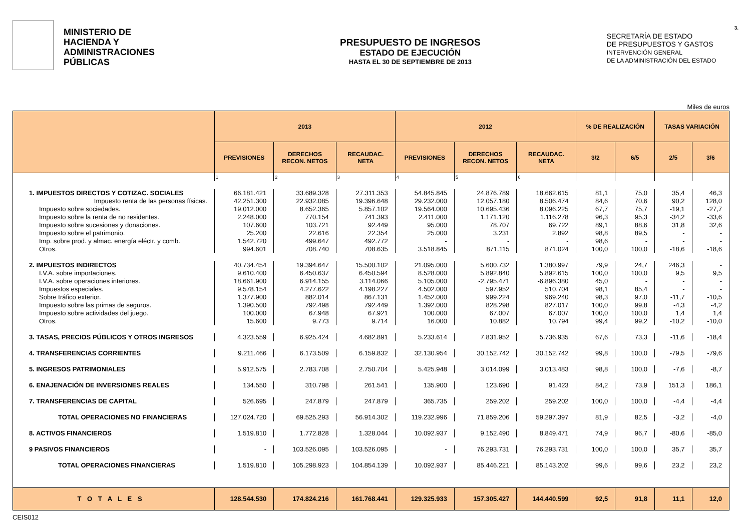MINISTERIO DE
HACIENDA Y
ADMINISTRACIONES
PÚBLICAS
PRESUPUESTO DE INGRESOS
ESTADO DE EJECUCIÓN
HASTA EL 30 DE SEPTIEMBRE DE 2013
SECRETARÍA DE ESTADO
DE PRESUPUESTOS Y GASTOS
INTERVENCIÓN GENERAL
DE LA ADMINISTRACIÓN DEL ESTADO
3.
Miles de euros
| | 2013 | | | 2012 | | | % DE REALIZACIÓN | | TASAS VARIACIÓN | |
| --- | --- | --- | --- | --- | --- | --- | --- | --- | --- | --- |
| | PREVISIONES | DERECHOS RECON. NETOS | RECAUDAC. NETA | PREVISIONES | DERECHOS RECON. NETOS | RECAUDAC. NETA | 3/2 | 6/5 | 2/5 | 3/6 |
| | 1 | 2 | 3 | 4 | 5 | 6 | | | | |
| 1. IMPUESTOS DIRECTOS Y COTIZAC. SOCIALES | 66.181.421 | 33.689.328 | 27.311.353 | 54.845.845 | 24.876.789 | 18.662.615 | 81,1 | 75,0 | 35,4 | 46,3 |
| Impuesto renta de las personas físicas. | 42.251.300 | 22.932.085 | 19.396.648 | 29.232.000 | 12.057.180 | 8.506.474 | 84,6 | 70,6 | 90,2 | 128,0 |
| Impuesto sobre sociedades. | 19.012.000 | 8.652.365 | 5.857.102 | 19.564.000 | 10.695.436 | 8.096.225 | 67,7 | 75,7 | -19,1 | -27,7 |
| Impuesto sobre la renta de no residentes. | 2.248.000 | 770.154 | 741.393 | 2.411.000 | 1.171.120 | 1.116.278 | 96,3 | 95,3 | -34,2 | -33,6 |
| Impuesto sobre sucesiones y donaciones. | 107.600 | 103.721 | 92.449 | 95.000 | 78.707 | 69.722 | 89,1 | 88,6 | 31,8 | 32,6 |
| Impuesto sobre el patrimonio. | 25.200 | 22.616 | 22.354 | 25.000 | 3.231 | 2.892 | 98,8 | 89,5 | - | - |
| Imp. sobre prod. y almac. energía eléctr. y comb. | 1.542.720 | 499.647 | 492.772 | - | - | - | 98,6 | - | - | - |
| Otros. | 994.601 | 708.740 | 708.635 | 3.518.845 | 871.115 | 871.024 | 100,0 | 100,0 | -18,6 | -18,6 |
| 2. IMPUESTOS INDIRECTOS | 40.734.454 | 19.394.647 | 15.500.102 | 21.095.000 | 5.600.732 | 1.380.997 | 79,9 | 24,7 | 246,3 | - |
| I.V.A. sobre importaciones. | 9.610.400 | 6.450.637 | 6.450.594 | 8.528.000 | 5.892.840 | 5.892.615 | 100,0 | 100,0 | 9,5 | 9,5 |
| I.V.A. sobre operaciones interiores. | 18.661.900 | 6.914.155 | 3.114.066 | 5.105.000 | -2.795.471 | -6.896.380 | 45,0 | - | - | - |
| Impuestos especiales. | 9.578.154 | 4.277.622 | 4.198.227 | 4.502.000 | 597.952 | 510.704 | 98,1 | 85,4 | - | - |
| Sobre tráfico exterior. | 1.377.900 | 882.014 | 867.131 | 1.452.000 | 999.224 | 969.240 | 98,3 | 97,0 | -11,7 | -10,5 |
| Impuesto sobre las primas de seguros. | 1.390.500 | 792.498 | 792.449 | 1.392.000 | 828.298 | 827.017 | 100,0 | 99,8 | -4,3 | -4,2 |
| Impuesto sobre actividades del juego. | 100.000 | 67.948 | 67.921 | 100.000 | 67.007 | 67.007 | 100,0 | 100,0 | 1,4 | 1,4 |
| Otros. | 15.600 | 9.773 | 9.714 | 16.000 | 10.882 | 10.794 | 99,4 | 99,2 | -10,2 | -10,0 |
| 3. TASAS, PRECIOS PÚBLICOS Y OTROS INGRESOS | 4.323.559 | 6.925.424 | 4.682.891 | 5.233.614 | 7.831.952 | 5.736.935 | 67,6 | 73,3 | -11,6 | -18,4 |
| 4. TRANSFERENCIAS CORRIENTES | 9.211.466 | 6.173.509 | 6.159.832 | 32.130.954 | 30.152.742 | 30.152.742 | 99,8 | 100,0 | -79,5 | -79,6 |
| 5. INGRESOS PATRIMONIALES | 5.912.575 | 2.783.708 | 2.750.704 | 5.425.948 | 3.014.099 | 3.013.483 | 98,8 | 100,0 | -7,6 | -8,7 |
| 6. ENAJENACIÓN DE INVERSIONES REALES | 134.550 | 310.798 | 261.541 | 135.900 | 123.690 | 91.423 | 84,2 | 73,9 | 151,3 | 186,1 |
| 7. TRANSFERENCIAS DE CAPITAL | 526.695 | 247.879 | 247.879 | 365.735 | 259.202 | 259.202 | 100,0 | 100,0 | -4,4 | -4,4 |
| TOTAL OPERACIONES NO FINANCIERAS | 127.024.720 | 69.525.293 | 56.914.302 | 119.232.996 | 71.859.206 | 59.297.397 | 81,9 | 82,5 | -3,2 | -4,0 |
| 8. ACTIVOS FINANCIEROS | 1.519.810 | 1.772.828 | 1.328.044 | 10.092.937 | 9.152.490 | 8.849.471 | 74,9 | 96,7 | -80,6 | -85,0 |
| 9 PASIVOS FINANCIEROS | - | 103.526.095 | 103.526.095 | - | 76.293.731 | 76.293.731 | 100,0 | 100,0 | 35,7 | 35,7 |
| TOTAL OPERACIONES FINANCIERAS | 1.519.810 | 105.298.923 | 104.854.139 | 10.092.937 | 85.446.221 | 85.143.202 | 99,6 | 99,6 | 23,2 | 23,2 |
| T O T A L E S | 128.544.530 | 174.824.216 | 161.768.441 | 129.325.933 | 157.305.427 | 144.440.599 | 92,5 | 91,8 | 11,1 | 12,0 |
CEIS012